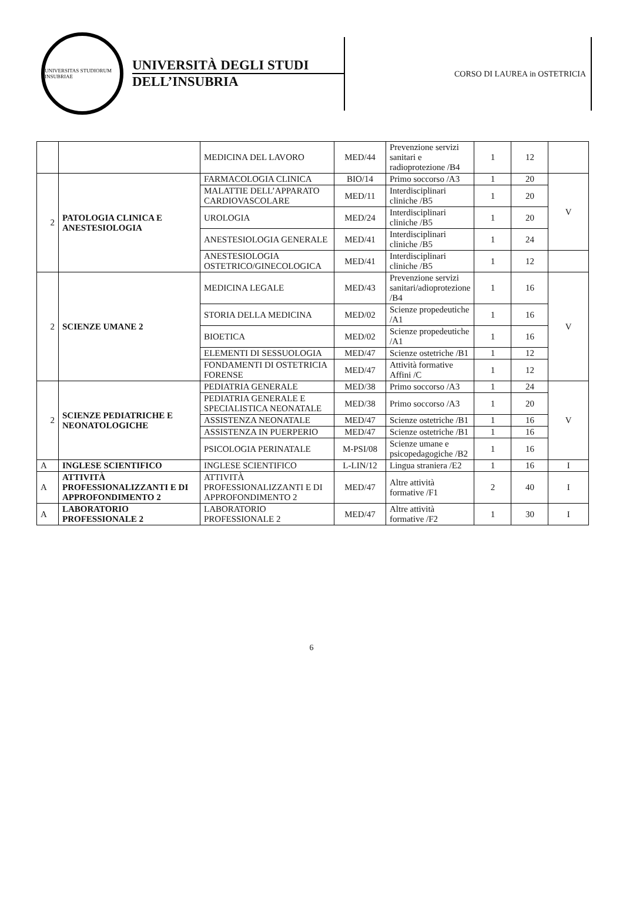UNIVERSITAS STUDIORUM INSUBRIAE
UNIVERSITÀ DEGLI STUDI
DELL’INSUBRIA
CORSO DI LAUREA in OSTETRICIA
| | | MEDICINA DEL LAVORO | MED/44 | Prevenzione servizi sanitari e radioprotezione /B4 | 1 | 12 | |
| 2 | PATOLOGIA CLINICA E ANESTESIOLOGIA | FARMACOLOGIA CLINICA | BIO/14 | Primo soccorso /A3 | 1 | 20 | V |
| | | MALATTIE DELL’APPARATO CARDIOVASCOLARE | MED/11 | Interdisciplinari cliniche /B5 | 1 | 20 | |
| | | UROLOGIA | MED/24 | Interdisciplinari cliniche /B5 | 1 | 20 | |
| | | ANESTESIOLOGIA GENERALE | MED/41 | Interdisciplinari cliniche /B5 | 1 | 24 | |
| | | ANESTESIOLOGIA OSTETRICO/GINECOLOGICA | MED/41 | Interdisciplinari cliniche /B5 | 1 | 12 | |
| 2 | SCIENZE UMANE 2 | MEDICINA LEGALE | MED/43 | Prevenzione servizi sanitari/adioprotezione /B4 | 1 | 16 | V |
| | | STORIA DELLA MEDICINA | MED/02 | Scienze propedeutiche /A1 | 1 | 16 | |
| | | BIOETICA | MED/02 | Scienze propedeutiche /A1 | 1 | 16 | |
| | | ELEMENTI DI SESSUOLOGIA | MED/47 | Scienze ostetriche /B1 | 1 | 12 | |
| | | FONDAMENTI DI OSTETRICIA FORENSE | MED/47 | Attività formative Affini /C | 1 | 12 | |
| 2 | SCIENZE PEDIATRICHE E NEONATOLOGICHE | PEDIATRIA GENERALE | MED/38 | Primo soccorso /A3 | 1 | 24 | V |
| | | PEDIATRIA GENERALE E SPECIALISTICA NEONATALE | MED/38 | Primo soccorso /A3 | 1 | 20 | |
| | | ASSISTENZA NEONATALE | MED/47 | Scienze ostetriche /B1 | 1 | 16 | |
| | | ASSISTENZA IN PUERPERIO | MED/47 | Scienze ostetriche /B1 | 1 | 16 | |
| | | PSICOLOGIA PERINATALE | M-PSI/08 | Scienze umane e psicopedagogiche /B2 | 1 | 16 | |
| A | INGLESE SCIENTIFICO | INGLESE SCIENTIFICO | L-LIN/12 | Lingua straniera /E2 | 1 | 16 | I |
| A | ATTIVITÀ PROFESSIONALIZZANTI E DI APPROFONDIMENTO 2 | ATTIVITÀ PROFESSIONALIZZANTI E DI APPROFONDIMENTO 2 | MED/47 | Altre attività formative /F1 | 2 | 40 | I |
| A | LABORATORIO PROFESSIONALE 2 | LABORATORIO PROFESSIONALE 2 | MED/47 | Altre attività formative /F2 | 1 | 30 | I |
6